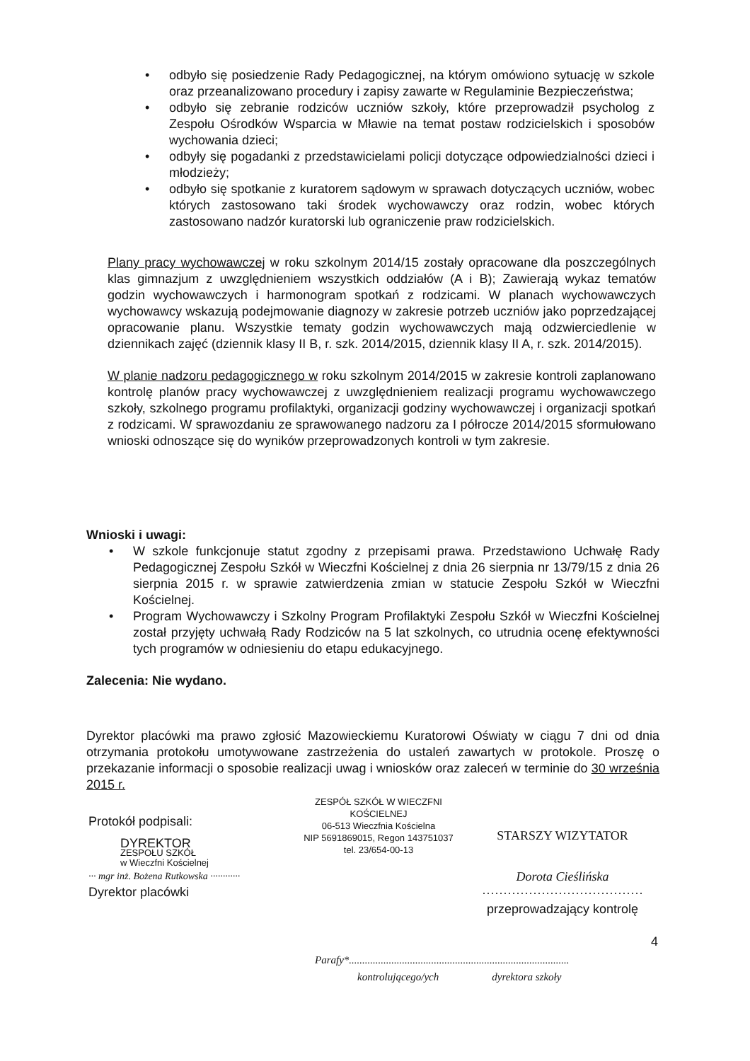• odbyło się posiedzenie Rady Pedagogicznej, na którym omówiono sytuację w szkole oraz przeanalizowano procedury i zapisy zawarte w Regulaminie Bezpieczeństwa;
• odbyło się zebranie rodziców uczniów szkoły, które przeprowadził psycholog z Zespołu Ośrodków Wsparcia w Mławie na temat postaw rodzicielskich i sposobów wychowania dzieci;
• odbyły się pogadanki z przedstawicielami policji dotyczące odpowiedzialności dzieci i młodzieży;
• odbyło się spotkanie z kuratorem sądowym w sprawach dotyczących uczniów, wobec których zastosowano taki środek wychowawczy oraz rodzin, wobec których zastosowano nadzór kuratorski lub ograniczenie praw rodzicielskich.
Plany pracy wychowawczej w roku szkolnym 2014/15 zostały opracowane dla poszczególnych klas gimnazjum z uwzględnieniem wszystkich oddziałów (A i B); Zawierają wykaz tematów godzin wychowawczych i harmonogram spotkań z rodzicami. W planach wychowawczych wychowawcy wskazują podejmowanie diagnozy w zakresie potrzeb uczniów jako poprzedzającej opracowanie planu. Wszystkie tematy godzin wychowawczych mają odzwierciedlenie w dziennikach zajęć (dziennik klasy II B, r. szk. 2014/2015, dziennik klasy II A, r. szk. 2014/2015).
W planie nadzoru pedagogicznego w roku szkolnym 2014/2015 w zakresie kontroli zaplanowano kontrolę planów pracy wychowawczej z uwzględnieniem realizacji programu wychowawczego szkoły, szkolnego programu profilaktyki, organizacji godziny wychowawczej i organizacji spotkań z rodzicami. W sprawozdaniu ze sprawowanego nadzoru za I półrocze 2014/2015 sformułowano wnioski odnoszące się do wyników przeprowadzonych kontroli w tym zakresie.
Wnioski i uwagi:
• W szkole funkcjonuje statut zgodny z przepisami prawa. Przedstawiono Uchwałę Rady Pedagogicznej Zespołu Szkół w Wieczfni Kościelnej z dnia 26 sierpnia nr 13/79/15 z dnia 26 sierpnia 2015 r. w sprawie zatwierdzenia zmian w statucie Zespołu Szkół w Wieczfni Kościelnej.
• Program Wychowawczy i Szkolny Program Profilaktyki Zespołu Szkół w Wieczfni Kościelnej został przyjęty uchwałą Rady Rodziców na 5 lat szkolnych, co utrudnia ocenę efektywności tych programów w odniesieniu do etapu edukacyjnego.
Zalecenia: Nie wydano.
Dyrektor placówki ma prawo zgłosić Mazowieckiemu Kuratorowi Oświaty w ciągu 7 dni od dnia otrzymania protokołu umotywowane zastrzeżenia do ustaleń zawartych w protokole. Proszę o przekazanie informacji o sposobie realizacji uwag i wniosków oraz zaleceń w terminie do 30 września 2015 r.
Protokół podpisali:
DYREKTOR
ZESPOŁU SZKÓŁ
w Wieczfni Kościelnej
··· mgr inż. Bożena Rutkowska ············
Dyrektor placówki
ZESPÓŁ SZKÓŁ W WIECZFNI KOŚCIELNEJ
06-513 Wieczfnia Kościelna
NIP 5691869015, Regon 143751037
tel. 23/654-00-13
STARSZY WIZYTATOR
Dorota Cieślińska
······································
przeprowadzający kontrolę
4
Parafy*...................................................................................
kontrolującego/ych dyrektora szkoły